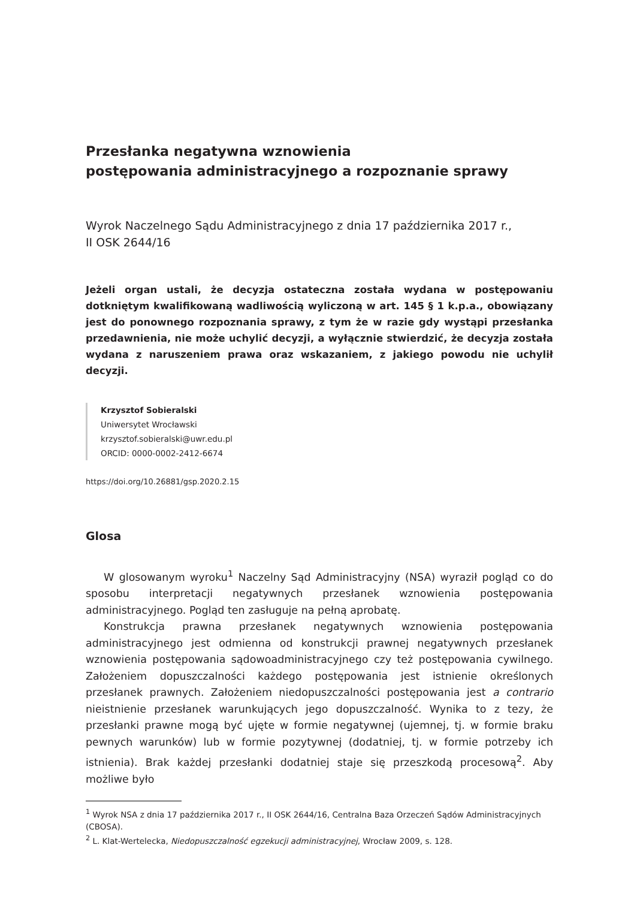Przesłanka negatywna wznowienia
postępowania administracyjnego a rozpoznanie sprawy
Wyrok Naczelnego Sądu Administracyjnego z dnia 17 października 2017 r.,
II OSK 2644/16
Jeżeli organ ustali, że decyzja ostateczna została wydana w postępowaniu dotkniętym kwalifikowaną wadliwością wyliczoną w art. 145 § 1 k.p.a., obowiązany jest do ponownego rozpoznania sprawy, z tym że w razie gdy wystąpi przesłanka przedawnienia, nie może uchylić decyzji, a wyłącznie stwierdzić, że decyzja została wydana z naruszeniem prawa oraz wskazaniem, z jakiego powodu nie uchylił decyzji.
Krzysztof Sobieralski
Uniwersytet Wrocławski
krzysztof.sobieralski@uwr.edu.pl
ORCID: 0000-0002-2412-6674
https://doi.org/10.26881/gsp.2020.2.15
Glosa
W glosowanym wyroku<sup>1</sup> Naczelny Sąd Administracyjny (NSA) wyraził pogląd co do sposobu interpretacji negatywnych przesłanek wznowienia postępowania administracyjnego. Pogląd ten zasługuje na pełną aprobatę.
Konstrukcja prawna przesłanek negatywnych wznowienia postępowania administracyjnego jest odmienna od konstrukcji prawnej negatywnych przesłanek wznowienia postępowania sądowoadministracyjnego czy też postępowania cywilnego. Założeniem dopuszczalności każdego postępowania jest istnienie określonych przesłanek prawnych. Założeniem niedopuszczalności postępowania jest a contrario nieistnienie przesłanek warunkujących jego dopuszczalność. Wynika to z tezy, że przesłanki prawne mogą być ujęte w formie negatywnej (ujemnej, tj. w formie braku pewnych warunków) lub w formie pozytywnej (dodatniej, tj. w formie potrzeby ich istnienia). Brak każdej przesłanki dodatniej staje się przeszkodą procesową<sup>2</sup>. Aby możliwe było
<sup>1</sup> Wyrok NSA z dnia 17 października 2017 r., II OSK 2644/16, Centralna Baza Orzeczeń Sądów Administracyjnych (CBOSA).
<sup>2</sup> L. Klat-Wertelecka, Niedopuszczalność egzekucji administracyjnej, Wrocław 2009, s. 128.